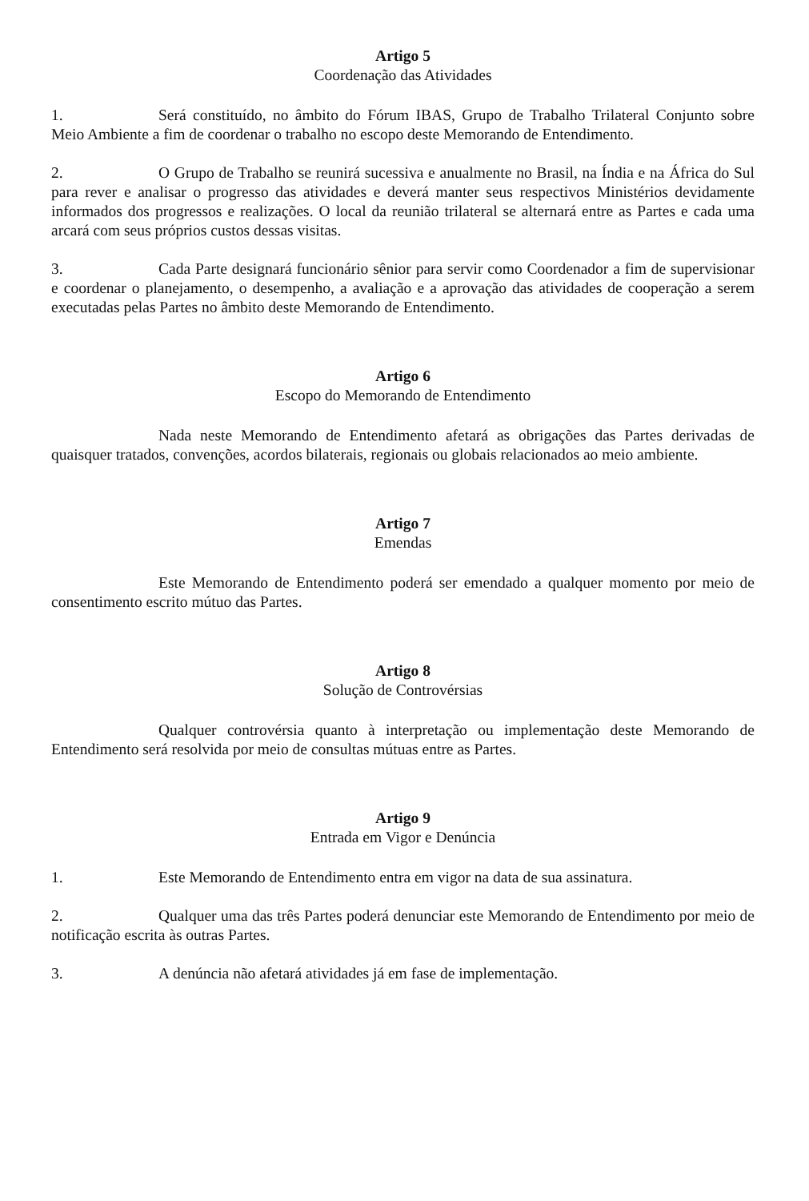Artigo 5
Coordenação das Atividades
1. Será constituído, no âmbito do Fórum IBAS, Grupo de Trabalho Trilateral Conjunto sobre Meio Ambiente a fim de coordenar o trabalho no escopo deste Memorando de Entendimento.
2. O Grupo de Trabalho se reunirá sucessiva e anualmente no Brasil, na Índia e na África do Sul para rever e analisar o progresso das atividades e deverá manter seus respectivos Ministérios devidamente informados dos progressos e realizações. O local da reunião trilateral se alternará entre as Partes e cada uma arcará com seus próprios custos dessas visitas.
3. Cada Parte designará funcionário sênior para servir como Coordenador a fim de supervisionar e coordenar o planejamento, o desempenho, a avaliação e a aprovação das atividades de cooperação a serem executadas pelas Partes no âmbito deste Memorando de Entendimento.
Artigo 6
Escopo do Memorando de Entendimento
Nada neste Memorando de Entendimento afetará as obrigações das Partes derivadas de quaisquer tratados, convenções, acordos bilaterais, regionais ou globais relacionados ao meio ambiente.
Artigo 7
Emendas
Este Memorando de Entendimento poderá ser emendado a qualquer momento por meio de consentimento escrito mútuo das Partes.
Artigo 8
Solução de Controvérsias
Qualquer controvérsia quanto à interpretação ou implementação deste Memorando de Entendimento será resolvida por meio de consultas mútuas entre as Partes.
Artigo 9
Entrada em Vigor e Denúncia
1. Este Memorando de Entendimento entra em vigor na data de sua assinatura.
2. Qualquer uma das três Partes poderá denunciar este Memorando de Entendimento por meio de notificação escrita às outras Partes.
3. A denúncia não afetará atividades já em fase de implementação.